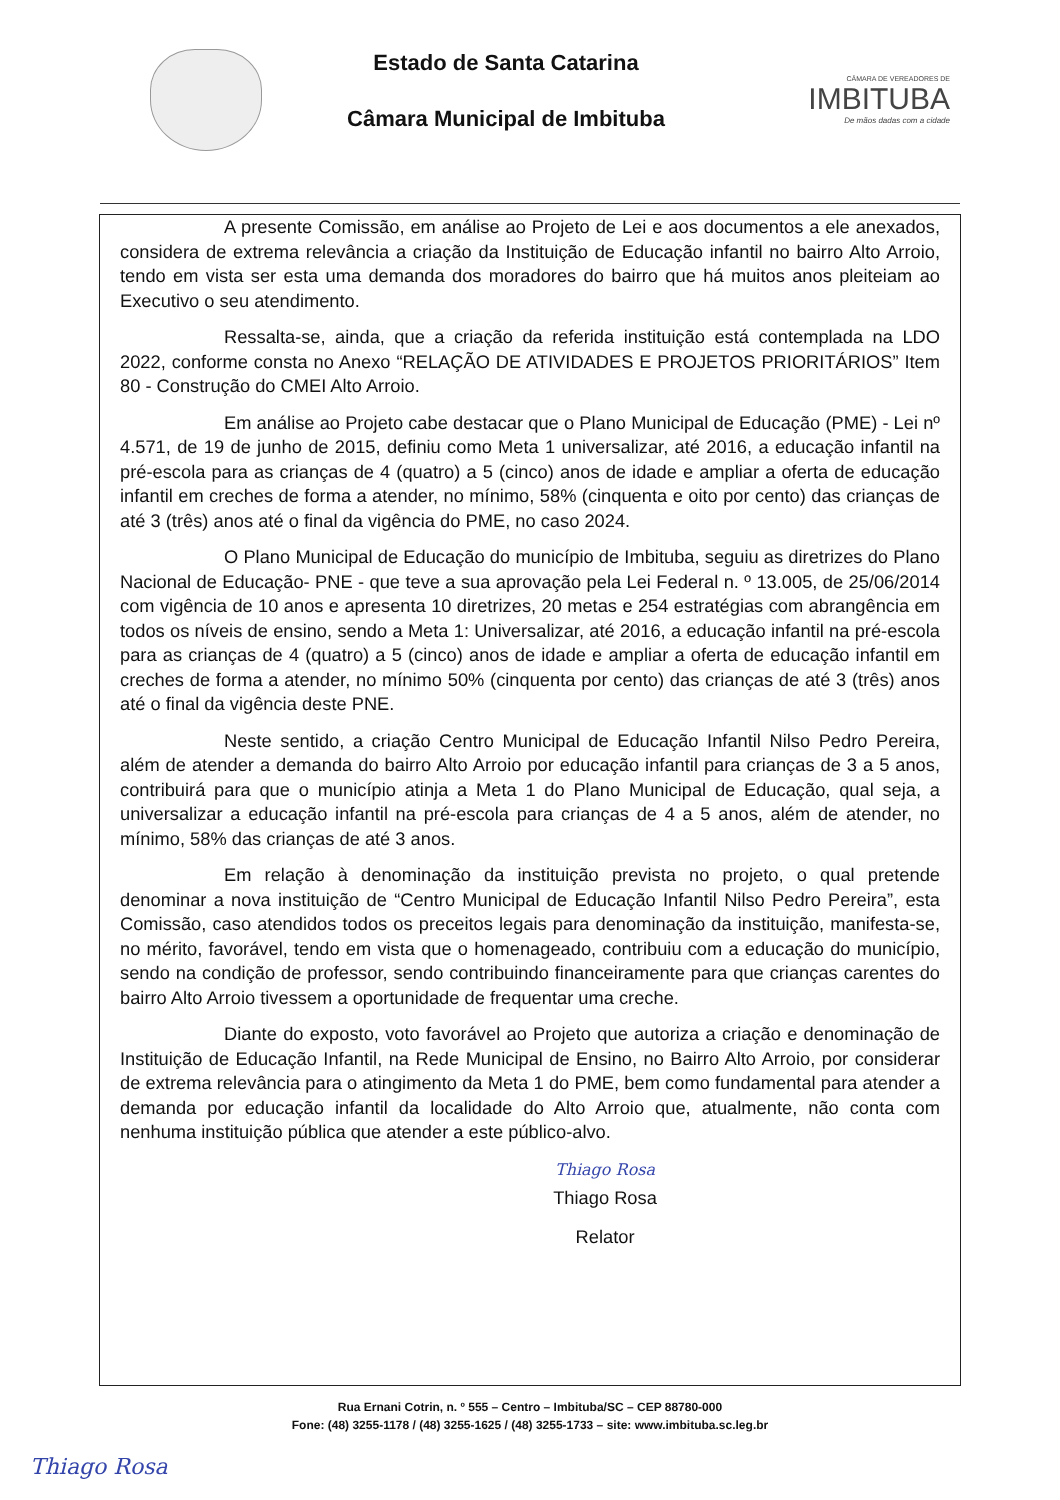Estado de Santa Catarina
Câmara Municipal de Imbituba
CÂMARA DE VEREADORES DE
IMBITUBA
De mãos dadas com a cidade
A presente Comissão, em análise ao Projeto de Lei e aos documentos a ele anexados, considera de extrema relevância a criação da Instituição de Educação infantil no bairro Alto Arroio, tendo em vista ser esta uma demanda dos moradores do bairro que há muitos anos pleiteiam ao Executivo o seu atendimento.
Ressalta-se, ainda, que a criação da referida instituição está contemplada na LDO 2022, conforme consta no Anexo “RELAÇÃO DE ATIVIDADES E PROJETOS PRIORITÁRIOS” Item 80 - Construção do CMEI Alto Arroio.
Em análise ao Projeto cabe destacar que o Plano Municipal de Educação (PME) - Lei nº 4.571, de 19 de junho de 2015, definiu como Meta 1 universalizar, até 2016, a educação infantil na pré-escola para as crianças de 4 (quatro) a 5 (cinco) anos de idade e ampliar a oferta de educação infantil em creches de forma a atender, no mínimo, 58% (cinquenta e oito por cento) das crianças de até 3 (três) anos até o final da vigência do PME, no caso 2024.
O Plano Municipal de Educação do município de Imbituba, seguiu as diretrizes do Plano Nacional de Educação- PNE - que teve a sua aprovação pela Lei Federal n. º 13.005, de 25/06/2014 com vigência de 10 anos e apresenta 10 diretrizes, 20 metas e 254 estratégias com abrangência em todos os níveis de ensino, sendo a Meta 1: Universalizar, até 2016, a educação infantil na pré-escola para as crianças de 4 (quatro) a 5 (cinco) anos de idade e ampliar a oferta de educação infantil em creches de forma a atender, no mínimo 50% (cinquenta por cento) das crianças de até 3 (três) anos até o final da vigência deste PNE.
Neste sentido, a criação Centro Municipal de Educação Infantil Nilso Pedro Pereira, além de atender a demanda do bairro Alto Arroio por educação infantil para crianças de 3 a 5 anos, contribuirá para que o município atinja a Meta 1 do Plano Municipal de Educação, qual seja, a universalizar a educação infantil na pré-escola para crianças de 4 a 5 anos, além de atender, no mínimo, 58% das crianças de até 3 anos.
Em relação à denominação da instituição prevista no projeto, o qual pretende denominar a nova instituição de “Centro Municipal de Educação Infantil Nilso Pedro Pereira”, esta Comissão, caso atendidos todos os preceitos legais para denominação da instituição, manifesta-se, no mérito, favorável, tendo em vista que o homenageado, contribuiu com a educação do município, sendo na condição de professor, sendo contribuindo financeiramente para que crianças carentes do bairro Alto Arroio tivessem a oportunidade de frequentar uma creche.
Diante do exposto, voto favorável ao Projeto que autoriza a criação e denominação de Instituição de Educação Infantil, na Rede Municipal de Ensino, no Bairro Alto Arroio, por considerar de extrema relevância para o atingimento da Meta 1 do PME, bem como fundamental para atender a demanda por educação infantil da localidade do Alto Arroio que, atualmente, não conta com nenhuma instituição pública que atender a este público-alvo.
Thiago Rosa
Thiago Rosa
Relator
Rua Ernani Cotrin, n. º 555 – Centro – Imbituba/SC – CEP 88780-000
Fone: (48) 3255-1178 / (48) 3255-1625 / (48) 3255-1733 – site: www.imbituba.sc.leg.br
Thiago Rosa